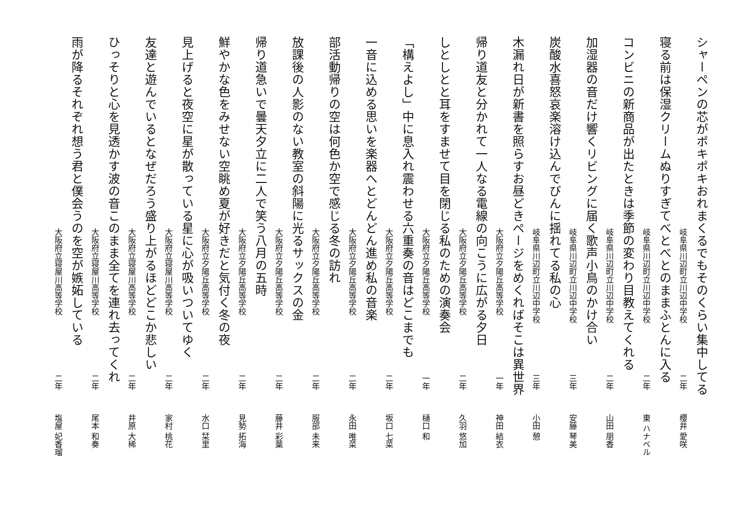シャーペンの芯がポキポキおれまくるでもそのくらい集中してる
岐阜県川辺町立川辺中学校 二年 櫻井 愛咲
寝る前は保湿クリームぬりすぎてべとべとのままふとんに入る
岐阜県川辺町立川辺中学校 二年 東 ハナベル
コンビニの新商品が出たときは季節の変わり目教えてくれる
岐阜県川辺町立川辺中学校 二年 山田 朋香
加湿器の音だけ響くリビングに届く歌声小鳥のかけ合い
岐阜県川辺町立川辺中学校 三年 安藤 琴美
炭酸水喜怒哀楽溶け込んでびんに揺れてる私の心
岐阜県川辺町立川辺中学校 三年 小田 憩
木漏れ日が新書を照らすお昼どきページをめくればそこは異世界
大阪府立夕陽丘高等学校 一年 神田 結衣
帰り道友と分かれて一人なる電線の向こうに広がる夕日
大阪府立夕陽丘高等学校 二年 久羽 悠加
しとしとと耳をすませて目を閉じる私のための演奏会
大阪府立夕陽丘高等学校 一年 樋口 和
「構えよし」中に息入れ震わせる六重奏の音はどこまでも
大阪府立夕陽丘高等学校 二年 坂口 七菜
一音に込める思いを楽器へとどんどん進め私の音楽
大阪府立夕陽丘高等学校 二年 永田 唯菜
部活動帰りの空は何色か空で感じる冬の訪れ
大阪府立夕陽丘高等学校 二年 服部 未来
放課後の人影のない教室の斜陽に光るサックスの金
大阪府立夕陽丘高等学校 二年 藤井 彩葉
帰り道急いで曇天夕立に二人で笑う八月の五時
大阪府立夕陽丘高等学校 二年 見勢 拓海
鮮やかな色をみせない空眺め夏が好きだと気付く冬の夜
大阪府立夕陽丘高等学校 二年 水口 栞里
見上げると夜空に星が散っている星に心が吸いついてゆく
大阪府立寝屋川高等学校 二年 家村 桃花
友達と遊んでいるとなぜだろう盛り上がるほどどこか悲しい
大阪府立寝屋川高等学校 二年 井原 大稀
ひっそりと心を見透かす波の音このまま全てを連れ去ってくれ
大阪府立寝屋川高等学校 二年 尾本 和奏
雨が降るそれぞれ想う君と僕会うのを空が嫉妬している
大阪府立寝屋川高等学校 二年 塩屋 妃香瑠